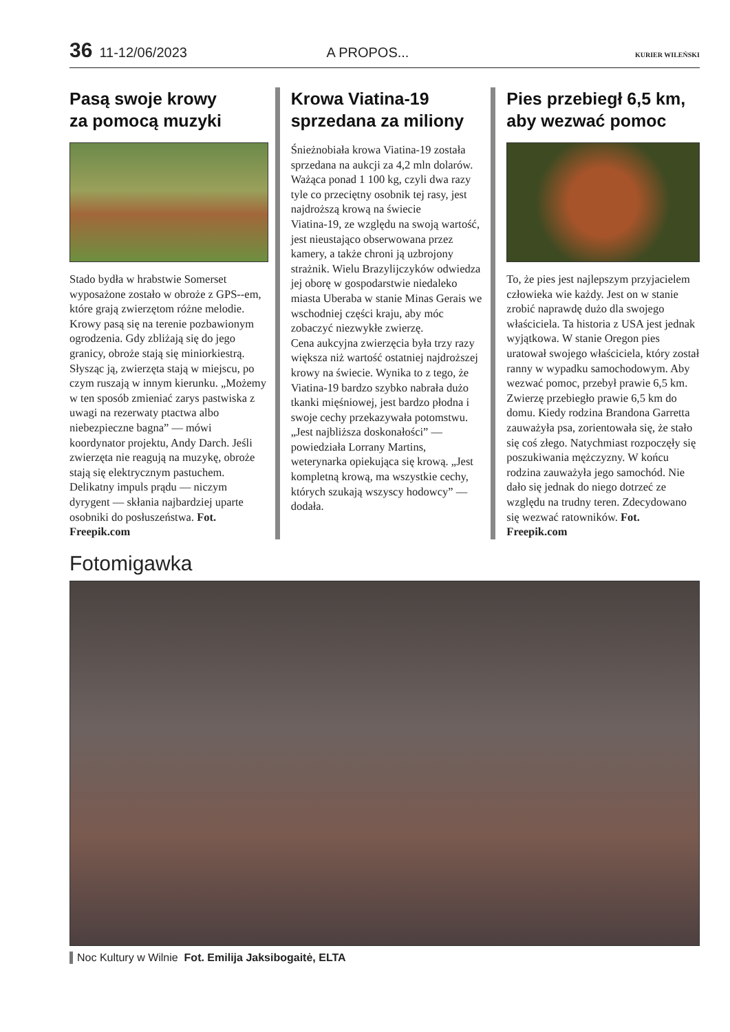36 11-12/06/2023 A PROPOS... KURIER WILEŃSKI
Pasą swoje krowy
za pomocą muzyki
Stado bydła w hrabstwie Somerset wyposażone zostało w obroże z GPS--em, które grają zwierzętom różne melodie. Krowy pasą się na terenie pozbawionym ogrodzenia. Gdy zbliżają się do jego granicy, obroże stają się miniorkiestrą. Słysząc ją, zwierzęta stają w miejscu, po czym ruszają w innym kierunku. „Możemy w ten sposób zmieniać zarys pastwiska z uwagi na rezerwaty ptactwa albo niebezpieczne bagna” — mówi koordynator projektu, Andy Darch. Jeśli zwierzęta nie reagują na muzykę, obroże stają się elektrycznym pastuchem. Delikatny impuls prądu — niczym dyrygent — skłania najbardziej uparte osobniki do posłuszeństwa. Fot. Freepik.com
Krowa Viatina-19
sprzedana za miliony
Śnieżnobiała krowa Viatina-19 została sprzedana na aukcji za 4,2 mln dolarów. Ważąca ponad 1 100 kg, czyli dwa razy tyle co przeciętny osobnik tej rasy, jest najdroższą krową na świecie
Viatina-19, ze względu na swoją wartość, jest nieustająco obserwowana przez kamery, a także chroni ją uzbrojony strażnik. Wielu Brazylijczyków odwiedza jej oborę w gospodarstwie niedaleko miasta Uberaba w stanie Minas Gerais we wschodniej części kraju, aby móc zobaczyć niezwykłe zwierzę.
Cena aukcyjna zwierzęcia była trzy razy większa niż wartość ostatniej najdroższej krowy na świecie. Wynika to z tego, że Viatina-19 bardzo szybko nabrała dużo tkanki mięśniowej, jest bardzo płodna i swoje cechy przekazywała potomstwu. „Jest najbliższa doskonałości” — powiedziała Lorrany Martins, weterynarka opiekująca się krową. „Jest kompletną krową, ma wszystkie cechy, których szukają wszyscy hodowcy” — dodała.
Pies przebiegł 6,5 km,
aby wezwać pomoc
To, że pies jest najlepszym przyjacielem człowieka wie każdy. Jest on w stanie zrobić naprawdę dużo dla swojego właściciela. Ta historia z USA jest jednak wyjątkowa. W stanie Oregon pies uratował swojego właściciela, który został ranny w wypadku samochodowym. Aby wezwać pomoc, przebył prawie 6,5 km. Zwierzę przebiegło prawie 6,5 km do domu. Kiedy rodzina Brandona Garretta zauważyła psa, zorientowała się, że stało się coś złego. Natychmiast rozpoczęły się poszukiwania mężczyzny. W końcu rodzina zauważyła jego samochód. Nie dało się jednak do niego dotrzeć ze względu na trudny teren. Zdecydowano się wezwać ratowników. Fot. Freepik.com
Fotomigawka
Noc Kultury w Wilnie Fot. Emilija Jaksibogaitė, ELTA